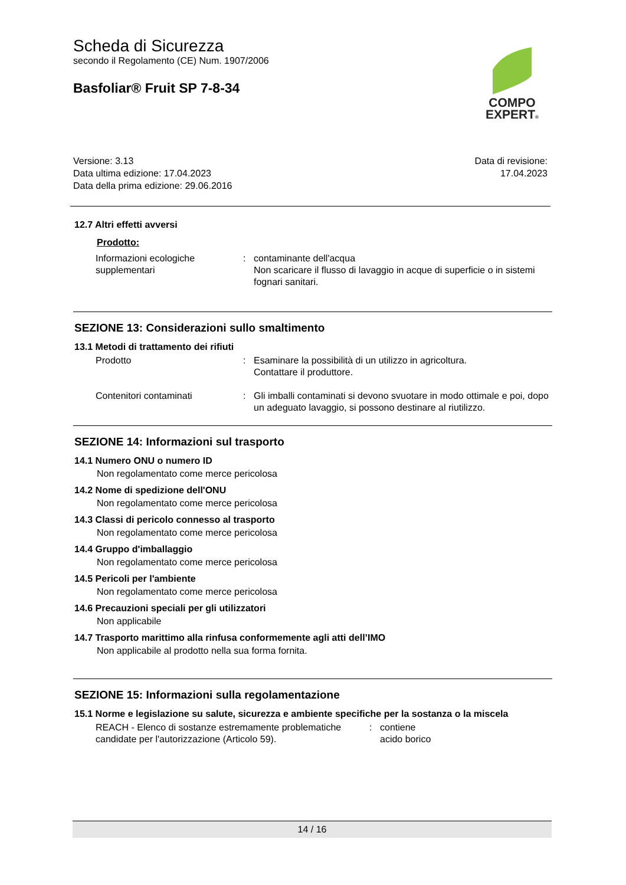Scheda di Sicurezza
secondo il Regolamento (CE) Num. 1907/2006
Basfoliar® Fruit SP 7-8-34
COMPO
EXPERT®
Versione: 3.13
Data ultima edizione: 17.04.2023
Data della prima edizione: 29.06.2016
Data di revisione:
17.04.2023
12.7 Altri effetti avversi
Prodotto:
Informazioni ecologiche supplementari
: contaminante dell'acqua
Non scaricare il flusso di lavaggio in acque di superficie o in sistemi fognari sanitari.
SEZIONE 13: Considerazioni sullo smaltimento
13.1 Metodi di trattamento dei rifiuti
Prodotto : Esaminare la possibilità di un utilizzo in agricoltura.
Contattare il produttore.
Contenitori contaminati : Gli imballi contaminati si devono svuotare in modo ottimale e poi, dopo un adeguato lavaggio, si possono destinare al riutilizzo.
SEZIONE 14: Informazioni sul trasporto
14.1 Numero ONU o numero ID
Non regolamentato come merce pericolosa
14.2 Nome di spedizione dell'ONU
Non regolamentato come merce pericolosa
14.3 Classi di pericolo connesso al trasporto
Non regolamentato come merce pericolosa
14.4 Gruppo d'imballaggio
Non regolamentato come merce pericolosa
14.5 Pericoli per l'ambiente
Non regolamentato come merce pericolosa
14.6 Precauzioni speciali per gli utilizzatori
Non applicabile
14.7 Trasporto marittimo alla rinfusa conformemente agli atti dell’IMO
Non applicabile al prodotto nella sua forma fornita.
SEZIONE 15: Informazioni sulla regolamentazione
15.1 Norme e legislazione su salute, sicurezza e ambiente specifiche per la sostanza o la miscela
REACH - Elenco di sostanze estremamente problematiche candidate per l'autorizzazione (Articolo 59).
: contiene
acido borico
14 / 16